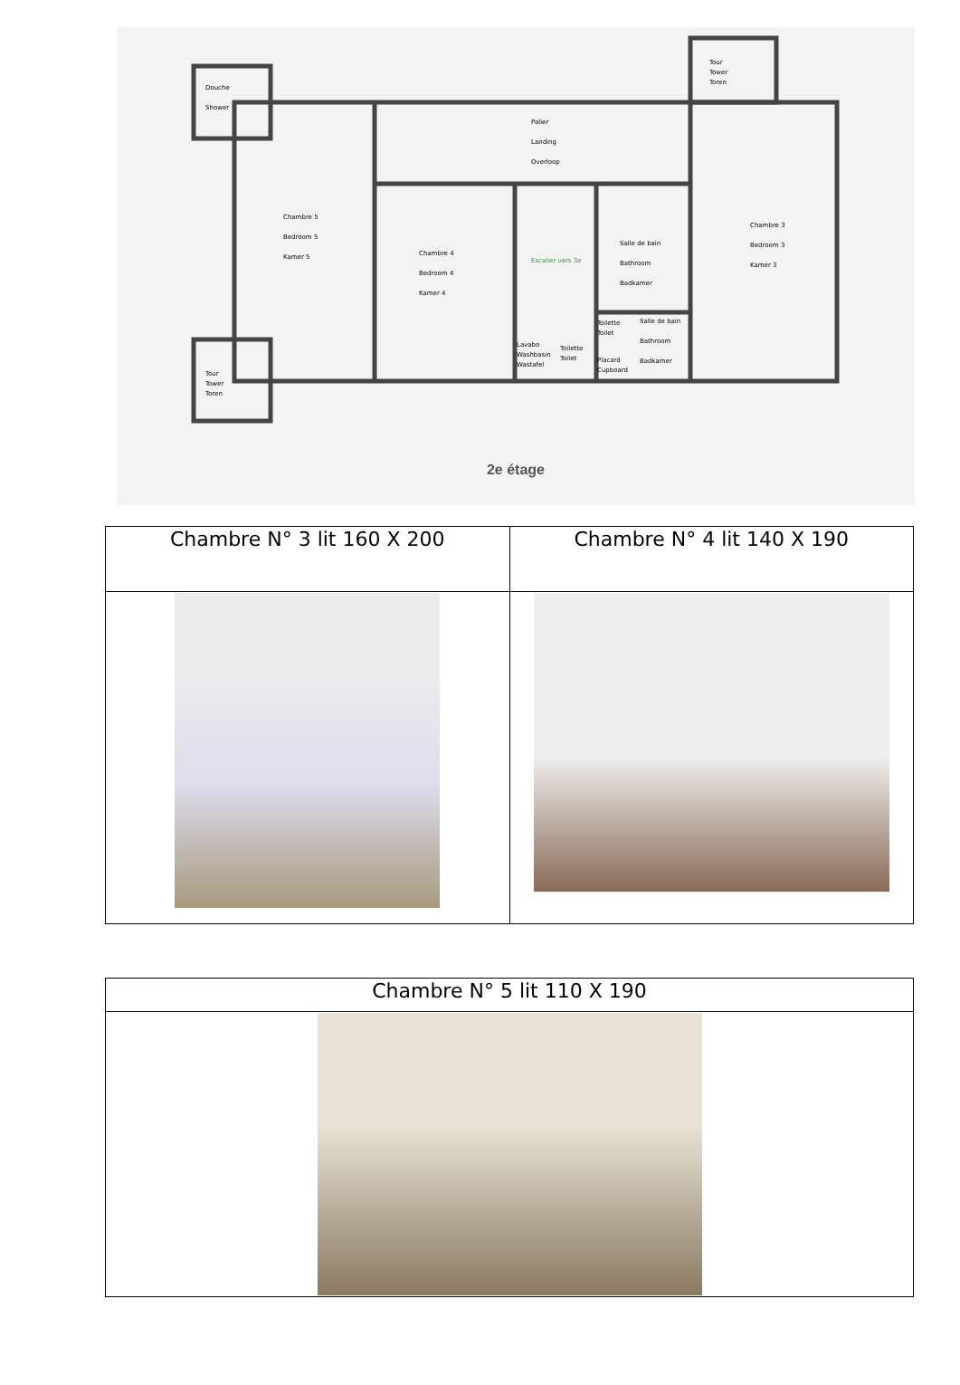Douche
Shower
Tour
Tower
Toren
Palier
Landing
Overloop
Chambre 5
Bedroom 5
Kamer 5
Chambre 4
Bedroom 4
Kamer 4
Escalier vers 3e
Salle de bain
Bathroom
Badkamer
Chambre 3
Bedroom 3
Kamer 3
Toilette
Toilet
Salle de bain
Bathroom
Badkamer
Lavabo
Washbasin
Wastafel
Toilette
Toilet
Placard
Cupboard
Tour
Tower
Toren
2e étage
| Chambre N° 3 lit 160 X 200 | Chambre N° 4 lit 140 X 190 |
| Chambre N° 5 lit 110 X 190 |